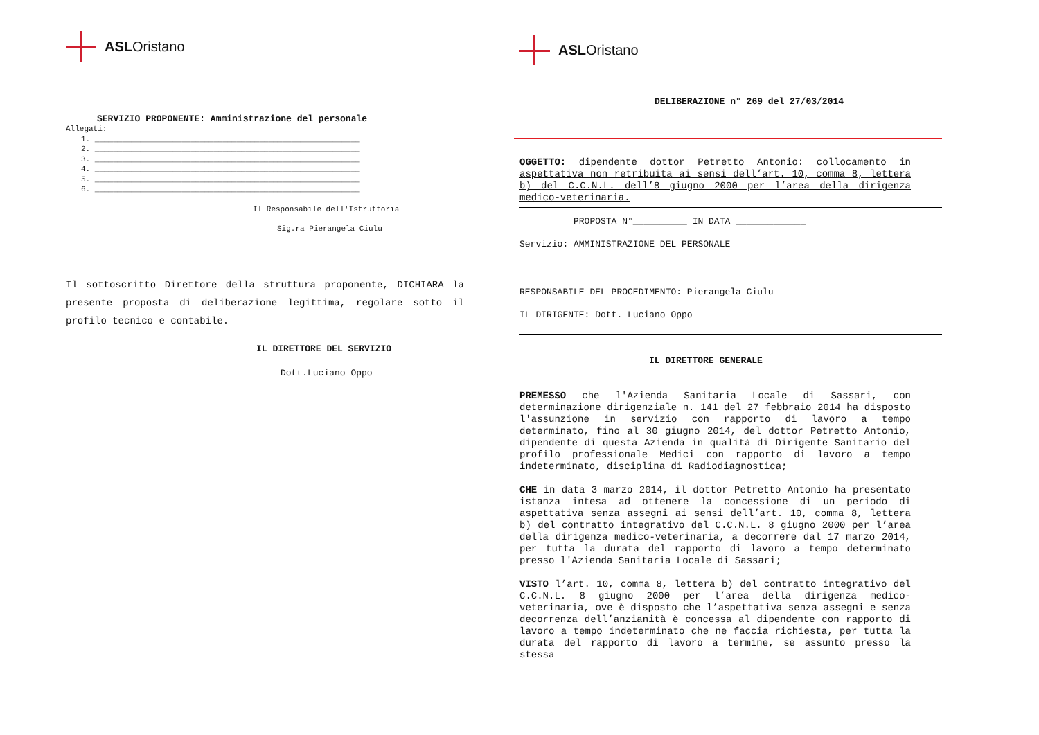ASL Oristano
SERVIZIO PROPONENTE: Amministrazione del personale
Allegati:
1. __________________________________________________________
2. __________________________________________________________
3. __________________________________________________________
4. __________________________________________________________
5. __________________________________________________________
6. __________________________________________________________
Il Responsabile dell'Istruttoria
Sig.ra Pierangela Ciulu
Il sottoscritto Direttore della struttura proponente, DICHIARA la presente proposta di deliberazione legittima, regolare sotto il profilo tecnico e contabile.
IL DIRETTORE DEL SERVIZIO
Dott.Luciano Oppo
ASL Oristano
DELIBERAZIONE n° 269 del 27/03/2014
OGGETTO: dipendente dottor Petretto Antonio: collocamento in aspettativa non retribuita ai sensi dell’art. 10, comma 8, lettera b) del C.C.N.L. dell’8 giugno 2000 per l’area della dirigenza medico-veterinaria.
PROPOSTA N°__________ IN DATA _____________
Servizio: AMMINISTRAZIONE DEL PERSONALE
RESPONSABILE DEL PROCEDIMENTO: Pierangela Ciulu
IL DIRIGENTE: Dott. Luciano Oppo
IL DIRETTORE GENERALE
PREMESSO che l'Azienda Sanitaria Locale di Sassari, con determinazione dirigenziale n. 141 del 27 febbraio 2014 ha disposto l'assunzione in servizio con rapporto di lavoro a tempo determinato, fino al 30 giugno 2014, del dottor Petretto Antonio, dipendente di questa Azienda in qualità di Dirigente Sanitario del profilo professionale Medici con rapporto di lavoro a tempo indeterminato, disciplina di Radiodiagnostica;
CHE in data 3 marzo 2014, il dottor Petretto Antonio ha presentato istanza intesa ad ottenere la concessione di un periodo di aspettativa senza assegni ai sensi dell’art. 10, comma 8, lettera b) del contratto integrativo del C.C.N.L. 8 giugno 2000 per l’area della dirigenza medico-veterinaria, a decorrere dal 17 marzo 2014, per tutta la durata del rapporto di lavoro a tempo determinato presso l'Azienda Sanitaria Locale di Sassari;
VISTO l’art. 10, comma 8, lettera b) del contratto integrativo del C.C.N.L. 8 giugno 2000 per l’area della dirigenza medico-veterinaria, ove è disposto che l’aspettativa senza assegni e senza decorrenza dell’anzianità è concessa al dipendente con rapporto di lavoro a tempo indeterminato che ne faccia richiesta, per tutta la durata del rapporto di lavoro a termine, se assunto presso la stessa